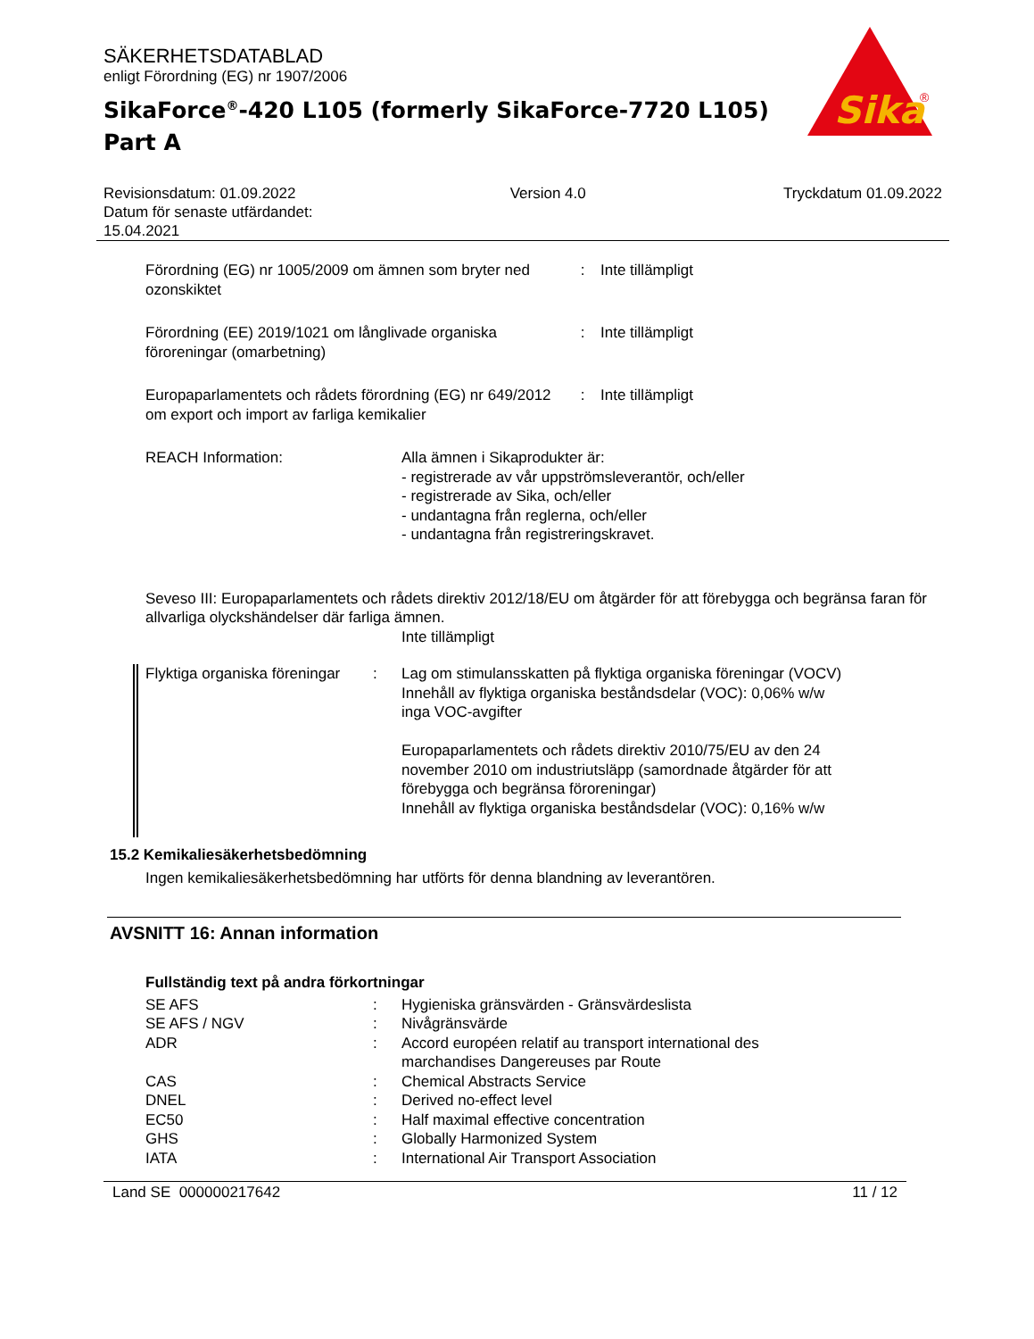Sika
®
SÄKERHETSDATABLAD
enligt Förordning (EG) nr 1907/2006
SikaForce<sup>®</sup>-420 L105 (formerly SikaForce-7720 L105)
Part A
Revisionsdatum: 01.09.2022
Datum för senaste utfärdandet:
15.04.2021
Version 4.0 Tryckdatum 01.09.2022
| Förordning (EG) nr 1005/2009 om ämnen som bryter ned ozonskiktet | : | Inte tillämpligt |
| Förordning (EE) 2019/1021 om långlivade organiska föroreningar (omarbetning) | : | Inte tillämpligt |
| Europaparlamentets och rådets förordning (EG) nr 649/2012 om export och import av farliga kemikalier | : | Inte tillämpligt |
| REACH Information: | Alla ämnen i Sikaprodukter är: - registrerade av vår uppströmsleverantör, och/eller - registrerade av Sika, och/eller - undantagna från reglerna, och/eller - undantagna från registreringskravet. |
Seveso III: Europaparlamentets och rådets direktiv 2012/18/EU om åtgärder för att förebygga och begränsa faran för allvarliga olyckshändelser där farliga ämnen.
Inte tillämpligt
| Flyktiga organiska föreningar | : | Lag om stimulansskatten på flyktiga organiska föreningar (VOCV) Innehåll av flyktiga organiska beståndsdelar (VOC): 0,06% w/w inga VOC-avgifter Europaparlamentets och rådets direktiv 2010/75/EU av den 24 november 2010 om industriutsläpp (samordnade åtgärder för att förebygga och begränsa föroreningar) Innehåll av flyktiga organiska beståndsdelar (VOC): 0,16% w/w |
15.2 Kemikaliesäkerhetsbedömning
Ingen kemikaliesäkerhetsbedömning har utförts för denna blandning av leverantören.
AVSNITT 16: Annan information
Fullständig text på andra förkortningar
| SE AFS | : | Hygieniska gränsvärden - Gränsvärdeslista |
| SE AFS / NGV | : | Nivågränsvärde |
| ADR | : | Accord européen relatif au transport international des marchandises Dangereuses par Route |
| CAS | : | Chemical Abstracts Service |
| DNEL | : | Derived no-effect level |
| EC50 | : | Half maximal effective concentration |
| GHS | : | Globally Harmonized System |
| IATA | : | International Air Transport Association |
Land SE 000000217642 11 / 12